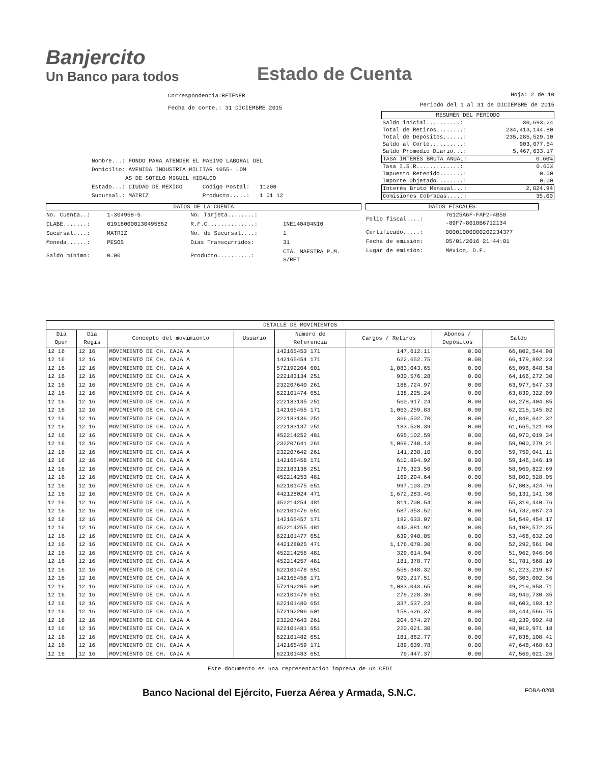Banjercito
Un Banco para todos
Estado de Cuenta
Correspondencia:RETENER
Fecha de corte.: 31 DICIEMBRE 2015
Hoja: 2 de 10
Periodo del 1 al 31 de DICIEMBRE de 2015
Nombre...: FONDO PARA ATENDER EL PASIVO LABORAL DEL
Domicilio: AVENIDA INDUSTRIA MILITAR 1055- LOM
AS DE SOTELO MIGUEL HIDALGO
Estado...: CIUDAD DE MEXICO Código Postal: 11200
Sucursal.: MATRIZ Producto.....: 1 01 12
| RESUMEN DEL PERIODO | |
| Saldo inicial..........: | 30,693.24 |
| Total de Retiros........: | 234,413,144.80 |
| Total de Depósitos......: | 235,285,529.10 |
| Saldo al Corte..........: | 903,077.54 |
| Saldo Promedio Diario...: | 5,467,633.17 |
| TASA INTERÉS BRUTA ANUAL: | 0.60% |
| Tasa I.S.R.............: | 0.60% |
| Impuesto Retenido.......: | 0.00 |
| Importe Objetado........: | 0.00 |
| Interés Bruto Mensual...: | 2,824.94 |
| Comisiones Cobradas.....: | 35.00 |
DATOS DE LA CUENTA
| No. Cuenta..: | 1-304958-5 | No. Tarjeta........: | |
| CLABE.......: | 019180000130495852 | R.F.C..............: | INE140404NI0 |
| Sucursal....: | MATRIZ | No. de Sucursal....: | 1 |
| Moneda......: | PESOS | Días Transcurridos: | 31 |
| Saldo mínimo: | 0.00 | Producto..........: | CTA. MAESTRA P.M. S/RET |
DATOS FISCALES
| Folio fiscal....: | 76125A6F-FAF2-4B58 -89F7-8018B6712134 |
| Certificado.....: | 00001000000202234377 |
| Fecha de emisión: | 05/01/2016 21:44:01 |
| Lugar de emisión: | México, D.F. |
| DETALLE DE MOVIMIENTOS | | | | | | | |
| --- | --- | --- | --- | --- | --- | --- | --- |
| Día Oper | Día Regis | Concepto del movimiento | Usuario | Número de Referencia | Cargos / Retiros | Abonos / Depósitos | Saldo |
| 12 16 | 12 16 | MOVIMIENTO DE CH. CAJA A | | 142165453 171 | 147,612.11 | 0.00 | 66,802,544.98 |
| 12 16 | 12 16 | MOVIMIENTO DE CH. CAJA A | | 142165454 171 | 622,652.75 | 0.00 | 66,179,892.23 |
| 12 16 | 12 16 | MOVIMIENTO DE CH. CAJA A | | 572192204 601 | 1,083,043.65 | 0.00 | 65,096,848.58 |
| 12 16 | 12 16 | MOVIMIENTO DE CH. CAJA A | | 222183134 251 | 930,576.28 | 0.00 | 64,166,272.30 |
| 12 16 | 12 16 | MOVIMIENTO DE CH. CAJA A | | 232207640 261 | 188,724.97 | 0.00 | 63,977,547.33 |
| 12 16 | 12 16 | MOVIMIENTO DE CH. CAJA A | | 622101474 651 | 138,225.24 | 0.00 | 63,839,322.09 |
| 12 16 | 12 16 | MOVIMIENTO DE CH. CAJA A | | 222183135 251 | 560,917.24 | 0.00 | 63,278,404.85 |
| 12 16 | 12 16 | MOVIMIENTO DE CH. CAJA A | | 142165455 171 | 1,063,259.83 | 0.00 | 62,215,145.02 |
| 12 16 | 12 16 | MOVIMIENTO DE CH. CAJA A | | 222183136 251 | 366,502.70 | 0.00 | 61,848,642.32 |
| 12 16 | 12 16 | MOVIMIENTO DE CH. CAJA A | | 222183137 251 | 183,520.39 | 0.00 | 61,665,121.93 |
| 12 16 | 12 16 | MOVIMIENTO DE CH. CAJA A | | 452214252 481 | 695,102.59 | 0.00 | 60,970,019.34 |
| 12 16 | 12 16 | MOVIMIENTO DE CH. CAJA A | | 232207641 261 | 1,069,740.13 | 0.00 | 59,900,279.21 |
| 12 16 | 12 16 | MOVIMIENTO DE CH. CAJA A | | 232207642 261 | 141,238.10 | 0.00 | 59,759,041.11 |
| 12 16 | 12 16 | MOVIMIENTO DE CH. CAJA A | | 142165456 171 | 612,894.92 | 0.00 | 59,146,146.19 |
| 12 16 | 12 16 | MOVIMIENTO DE CH. CAJA A | | 222183138 251 | 176,323.50 | 0.00 | 58,969,822.69 |
| 12 16 | 12 16 | MOVIMIENTO DE CH. CAJA A | | 452214253 481 | 169,294.64 | 0.00 | 58,800,528.05 |
| 12 16 | 12 16 | MOVIMIENTO DE CH. CAJA A | | 622101475 651 | 997,103.29 | 0.00 | 57,803,424.76 |
| 12 16 | 12 16 | MOVIMIENTO DE CH. CAJA A | | 442128024 471 | 1,672,283.46 | 0.00 | 56,131,141.30 |
| 12 16 | 12 16 | MOVIMIENTO DE CH. CAJA A | | 452214254 481 | 811,700.54 | 0.00 | 55,319,440.76 |
| 12 16 | 12 16 | MOVIMIENTO DE CH. CAJA A | | 622101476 651 | 587,353.52 | 0.00 | 54,732,087.24 |
| 12 16 | 12 16 | MOVIMIENTO DE CH. CAJA A | | 142165457 171 | 182,633.07 | 0.00 | 54,549,454.17 |
| 12 16 | 12 16 | MOVIMIENTO DE CH. CAJA A | | 452214255 481 | 440,881.92 | 0.00 | 54,108,572.25 |
| 12 16 | 12 16 | MOVIMIENTO DE CH. CAJA A | | 622101477 651 | 639,940.05 | 0.00 | 53,468,632.20 |
| 12 16 | 12 16 | MOVIMIENTO DE CH. CAJA A | | 442128025 471 | 1,176,070.30 | 0.00 | 52,292,561.90 |
| 12 16 | 12 16 | MOVIMIENTO DE CH. CAJA A | | 452214256 481 | 329,614.94 | 0.00 | 51,962,946.96 |
| 12 16 | 12 16 | MOVIMIENTO DE CH. CAJA A | | 452214257 481 | 181,378.77 | 0.00 | 51,781,568.19 |
| 12 16 | 12 16 | MOVIMIENTO DE CH. CAJA A | | 622101478 651 | 558,348.32 | 0.00 | 51,223,219.87 |
| 12 16 | 12 16 | MOVIMIENTO DE CH. CAJA A | | 142165458 171 | 920,217.51 | 0.00 | 50,303,002.36 |
| 12 16 | 12 16 | MOVIMIENTO DE CH. CAJA A | | 572192205 601 | 1,083,043.65 | 0.00 | 49,219,958.71 |
| 12 16 | 12 16 | MOVIMIENTO DE CH. CAJA A | | 622101479 651 | 279,228.36 | 0.00 | 48,940,730.35 |
| 12 16 | 12 16 | MOVIMIENTO DE CH. CAJA A | | 622101480 651 | 337,537.23 | 0.00 | 48,603,193.12 |
| 12 16 | 12 16 | MOVIMIENTO DE CH. CAJA A | | 572192206 601 | 158,626.37 | 0.00 | 48,444,566.75 |
| 12 16 | 12 16 | MOVIMIENTO DE CH. CAJA A | | 232207643 261 | 204,574.27 | 0.00 | 48,239,992.48 |
| 12 16 | 12 16 | MOVIMIENTO DE CH. CAJA A | | 622101481 651 | 220,021.30 | 0.00 | 48,019,971.18 |
| 12 16 | 12 16 | MOVIMIENTO DE CH. CAJA A | | 622101482 651 | 181,862.77 | 0.00 | 47,838,108.41 |
| 12 16 | 12 16 | MOVIMIENTO DE CH. CAJA A | | 142165459 171 | 189,639.78 | 0.00 | 47,648,468.63 |
| 12 16 | 12 16 | MOVIMIENTO DE CH. CAJA A | | 622101483 651 | 79,447.37 | 0.00 | 47,569,021.26 |
Este documento es una representación impresa de un CFDI
Banco Nacional del Ejército, Fuerza Aérea y Armada, S.N.C. FOBA-0208